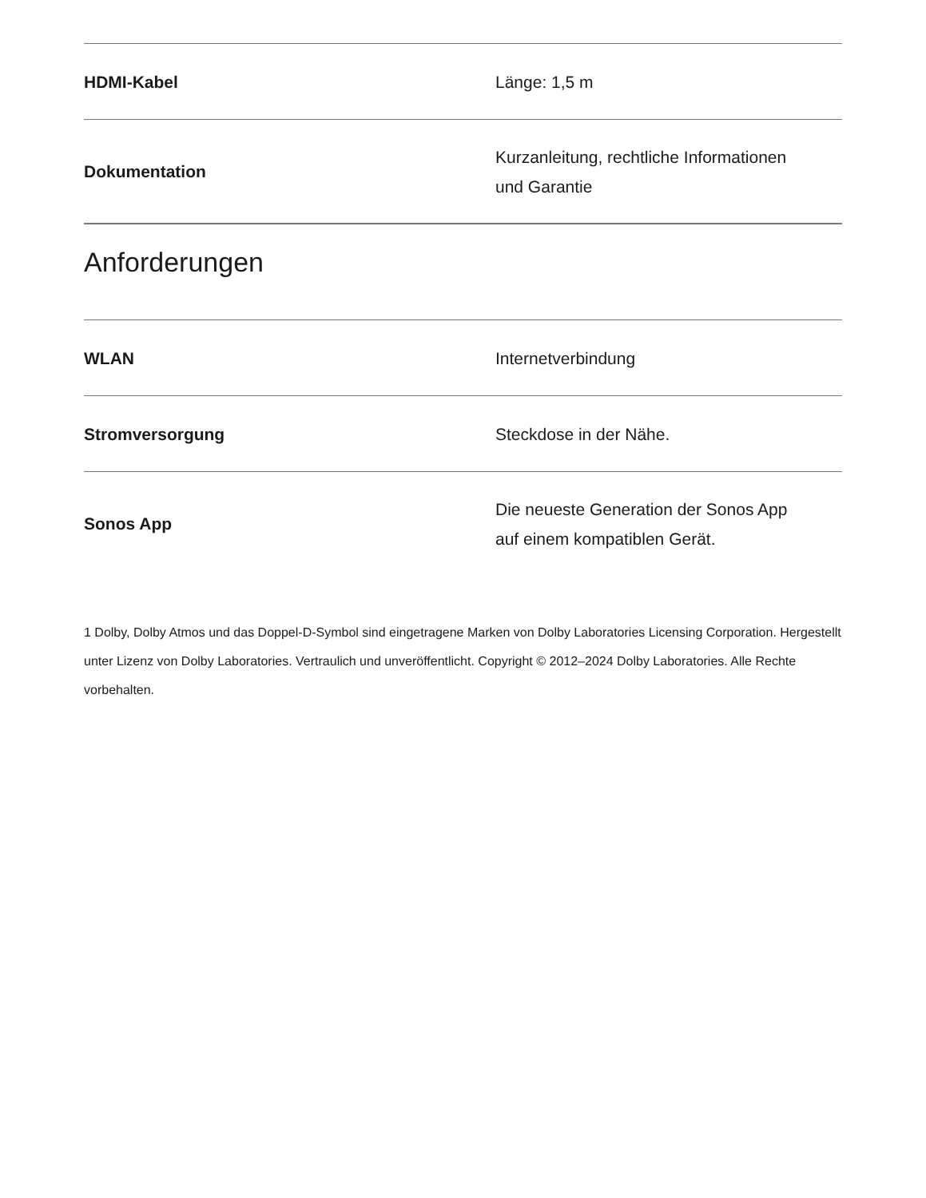| HDMI-Kabel | Länge: 1,5 m |
| Dokumentation | Kurzanleitung, rechtliche Informationen und Garantie |
Anforderungen
| WLAN | Internetverbindung |
| Stromversorgung | Steckdose in der Nähe. |
| Sonos App | Die neueste Generation der Sonos App auf einem kompatiblen Gerät. |
1 Dolby, Dolby Atmos und das Doppel-D-Symbol sind eingetragene Marken von Dolby Laboratories Licensing Corporation. Hergestellt unter Lizenz von Dolby Laboratories. Vertraulich und unveröffentlicht. Copyright © 2012–2024 Dolby Laboratories. Alle Rechte vorbehalten.